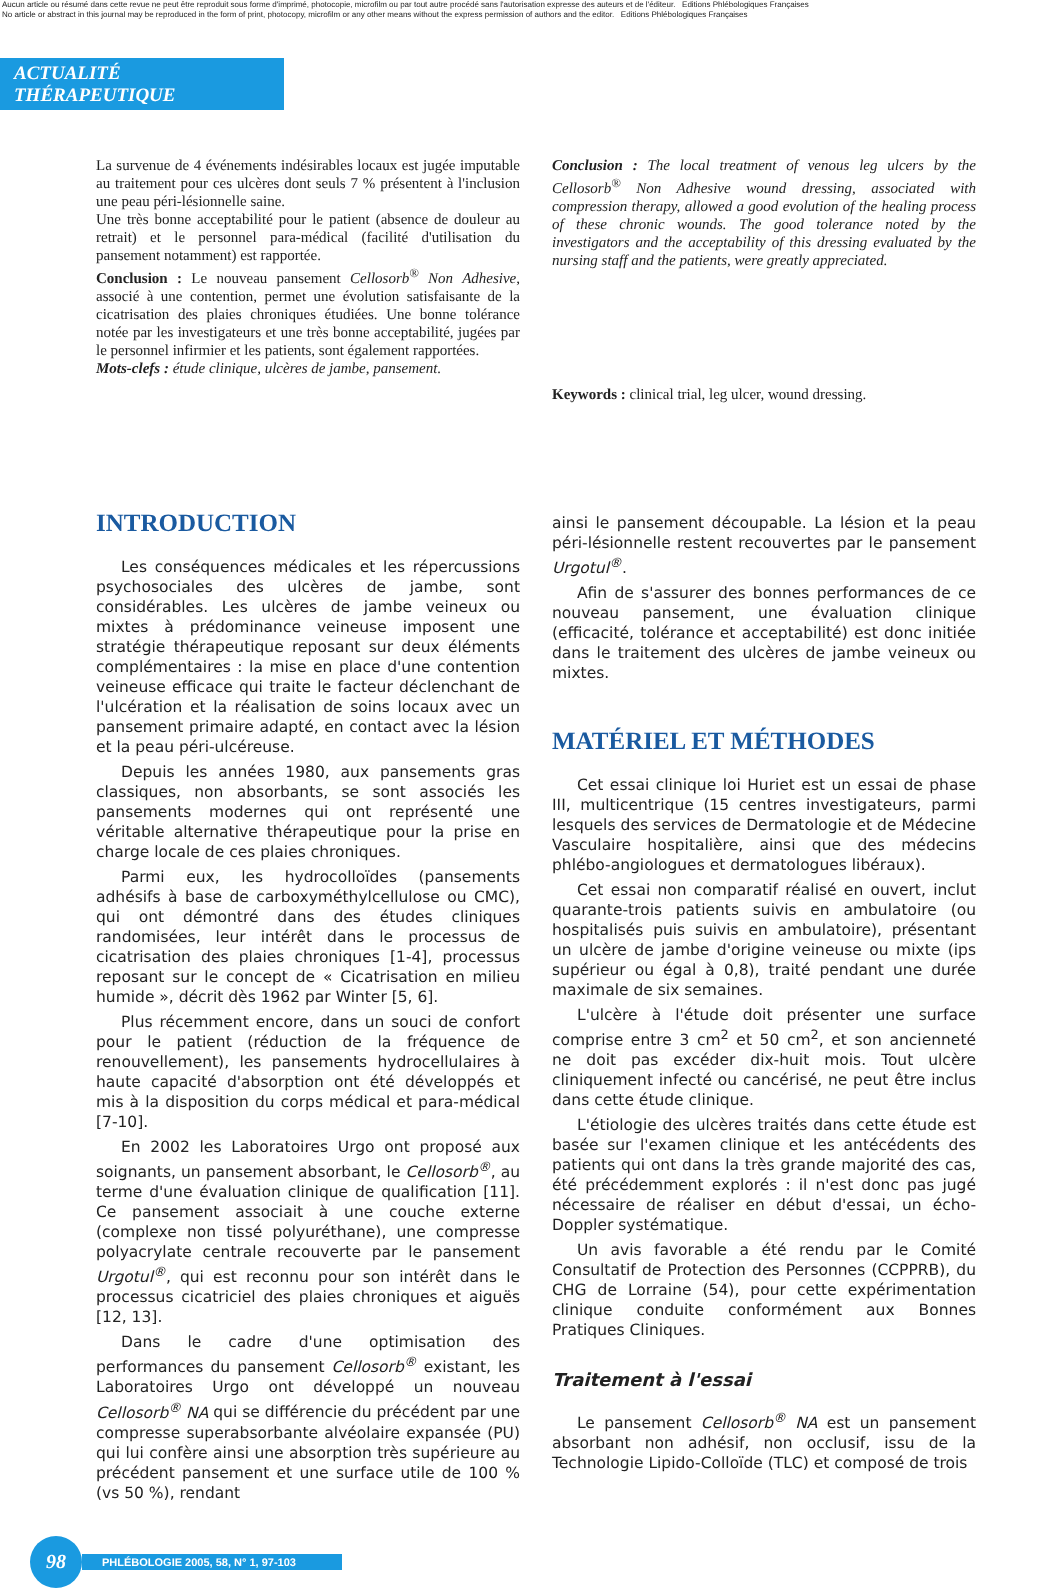Aucun article ou résumé dans cette revue ne peut être reproduit sous forme d'imprimé, photocopie, microfilm ou par tout autre procédé sans l'autorisation expresse des auteurs et de l'éditeur. Editions Phlébologiques Françaises
No article or abstract in this journal may be reproduced in the form of print, photocopy, microfilm or any other means without the express permission of authors and the editor. Editions Phlébologiques Françaises
ACTUALITÉ THÉRAPEUTIQUE
La survenue de 4 événements indésirables locaux est jugée imputable au traitement pour ces ulcères dont seuls 7 % présentent à l'inclusion une peau péri-lésionnelle saine.
Une très bonne acceptabilité pour le patient (absence de douleur au retrait) et le personnel para-médical (facilité d'utilisation du pansement notamment) est rapportée.
Conclusion : Le nouveau pansement Cellosorb<sup>®</sup> Non Adhesive, associé à une contention, permet une évolution satisfaisante de la cicatrisation des plaies chroniques étudiées. Une bonne tolérance notée par les investigateurs et une très bonne acceptabilité, jugées par le personnel infirmier et les patients, sont également rapportées.
Mots-clefs : étude clinique, ulcères de jambe, pansement.
Conclusion : The local treatment of venous leg ulcers by the Cellosorb<sup>®</sup> Non Adhesive wound dressing, associated with compression therapy, allowed a good evolution of the healing process of these chronic wounds. The good tolerance noted by the investigators and the acceptability of this dressing evaluated by the nursing staff and the patients, were greatly appreciated.
Keywords : clinical trial, leg ulcer, wound dressing.
INTRODUCTION
Les conséquences médicales et les répercussions psychosociales des ulcères de jambe, sont considérables. Les ulcères de jambe veineux ou mixtes à prédominance veineuse imposent une stratégie thérapeutique reposant sur deux éléments complémentaires : la mise en place d'une contention veineuse efficace qui traite le facteur déclenchant de l'ulcération et la réalisation de soins locaux avec un pansement primaire adapté, en contact avec la lésion et la peau péri-ulcéreuse.
Depuis les années 1980, aux pansements gras classiques, non absorbants, se sont associés les pansements modernes qui ont représenté une véritable alternative thérapeutique pour la prise en charge locale de ces plaies chroniques.
Parmi eux, les hydrocolloïdes (pansements adhésifs à base de carboxyméthylcellulose ou CMC), qui ont démontré dans des études cliniques randomisées, leur intérêt dans le processus de cicatrisation des plaies chroniques [1-4], processus reposant sur le concept de « Cicatrisation en milieu humide », décrit dès 1962 par Winter [5, 6].
Plus récemment encore, dans un souci de confort pour le patient (réduction de la fréquence de renouvellement), les pansements hydrocellulaires à haute capacité d'absorption ont été développés et mis à la disposition du corps médical et para-médical [7-10].
En 2002 les Laboratoires Urgo ont proposé aux soignants, un pansement absorbant, le Cellosorb<sup>®</sup>, au terme d'une évaluation clinique de qualification [11]. Ce pansement associait à une couche externe (complexe non tissé polyuréthane), une compresse polyacrylate centrale recouverte par le pansement Urgotul<sup>®</sup>, qui est reconnu pour son intérêt dans le processus cicatriciel des plaies chroniques et aiguës [12, 13].
Dans le cadre d'une optimisation des performances du pansement Cellosorb<sup>®</sup> existant, les Laboratoires Urgo ont développé un nouveau Cellosorb<sup>®</sup> NA qui se différencie du précédent par une compresse superabsorbante alvéolaire expansée (PU) qui lui confère ainsi une absorption très supérieure au précédent pansement et une surface utile de 100 % (vs 50 %), rendant
ainsi le pansement découpable. La lésion et la peau péri-lésionnelle restent recouvertes par le pansement Urgotul<sup>®</sup>.
Afin de s'assurer des bonnes performances de ce nouveau pansement, une évaluation clinique (efficacité, tolérance et acceptabilité) est donc initiée dans le traitement des ulcères de jambe veineux ou mixtes.
MATÉRIEL ET MÉTHODES
Cet essai clinique loi Huriet est un essai de phase III, multicentrique (15 centres investigateurs, parmi lesquels des services de Dermatologie et de Médecine Vasculaire hospitalière, ainsi que des médecins phlébo-angiologues et dermatologues libéraux).
Cet essai non comparatif réalisé en ouvert, inclut quarante-trois patients suivis en ambulatoire (ou hospitalisés puis suivis en ambulatoire), présentant un ulcère de jambe d'origine veineuse ou mixte (ips supérieur ou égal à 0,8), traité pendant une durée maximale de six semaines.
L'ulcère à l'étude doit présenter une surface comprise entre 3 cm<sup>2</sup> et 50 cm<sup>2</sup>, et son ancienneté ne doit pas excéder dix-huit mois. Tout ulcère cliniquement infecté ou cancérisé, ne peut être inclus dans cette étude clinique.
L'étiologie des ulcères traités dans cette étude est basée sur l'examen clinique et les antécédents des patients qui ont dans la très grande majorité des cas, été précédemment explorés : il n'est donc pas jugé nécessaire de réaliser en début d'essai, un écho-Doppler systématique.
Un avis favorable a été rendu par le Comité Consultatif de Protection des Personnes (CCPPRB), du CHG de Lorraine (54), pour cette expérimentation clinique conduite conformément aux Bonnes Pratiques Cliniques.
Traitement à l'essai
Le pansement Cellosorb<sup>®</sup> NA est un pansement absorbant non adhésif, non occlusif, issu de la Technologie Lipido-Colloïde (TLC) et composé de trois
98
PHLÉBOLOGIE 2005, 58, N° 1, 97-103